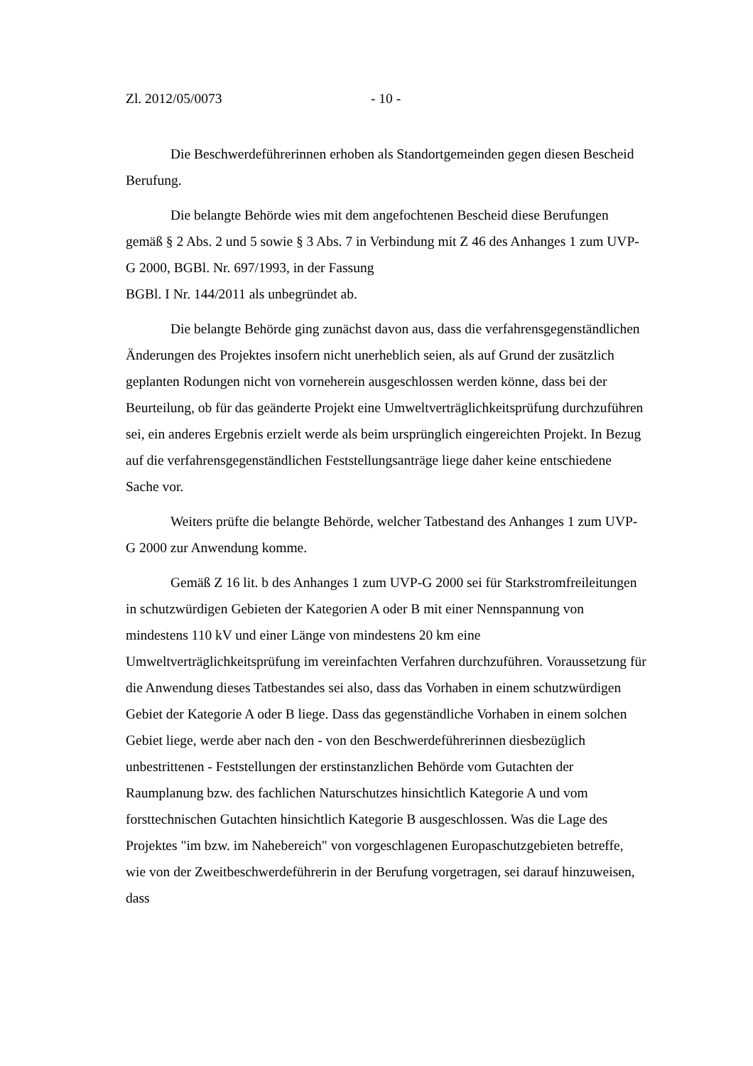Zl. 2012/05/0073 - 10 -
Die Beschwerdeführerinnen erhoben als Standortgemeinden gegen diesen Bescheid Berufung.
Die belangte Behörde wies mit dem angefochtenen Bescheid diese Berufungen gemäß § 2 Abs. 2 und 5 sowie § 3 Abs. 7 in Verbindung mit Z 46 des Anhanges 1 zum UVP-G 2000, BGBl. Nr. 697/1993, in der Fassung
BGBl. I Nr. 144/2011 als unbegründet ab.
Die belangte Behörde ging zunächst davon aus, dass die verfahrensgegenständlichen Änderungen des Projektes insofern nicht unerheblich seien, als auf Grund der zusätzlich geplanten Rodungen nicht von vorneherein ausgeschlossen werden könne, dass bei der Beurteilung, ob für das geänderte Projekt eine Umweltverträglichkeitsprüfung durchzuführen sei, ein anderes Ergebnis erzielt werde als beim ursprünglich eingereichten Projekt. In Bezug auf die verfahrensgegenständlichen Feststellungsanträge liege daher keine entschiedene Sache vor.
Weiters prüfte die belangte Behörde, welcher Tatbestand des Anhanges 1 zum UVP-G 2000 zur Anwendung komme.
Gemäß Z 16 lit. b des Anhanges 1 zum UVP-G 2000 sei für Starkstromfreileitungen in schutzwürdigen Gebieten der Kategorien A oder B mit einer Nennspannung von mindestens 110 kV und einer Länge von mindestens 20 km eine Umweltverträglichkeitsprüfung im vereinfachten Verfahren durchzuführen. Voraussetzung für die Anwendung dieses Tatbestandes sei also, dass das Vorhaben in einem schutzwürdigen Gebiet der Kategorie A oder B liege. Dass das gegenständliche Vorhaben in einem solchen Gebiet liege, werde aber nach den - von den Beschwerdeführerinnen diesbezüglich unbestrittenen - Feststellungen der erstinstanzlichen Behörde vom Gutachten der Raumplanung bzw. des fachlichen Naturschutzes hinsichtlich Kategorie A und vom forsttechnischen Gutachten hinsichtlich Kategorie B ausgeschlossen. Was die Lage des Projektes "im bzw. im Nahebereich" von vorgeschlagenen Europaschutzgebieten betreffe, wie von der Zweitbeschwerdeführerin in der Berufung vorgetragen, sei darauf hinzuweisen, dass